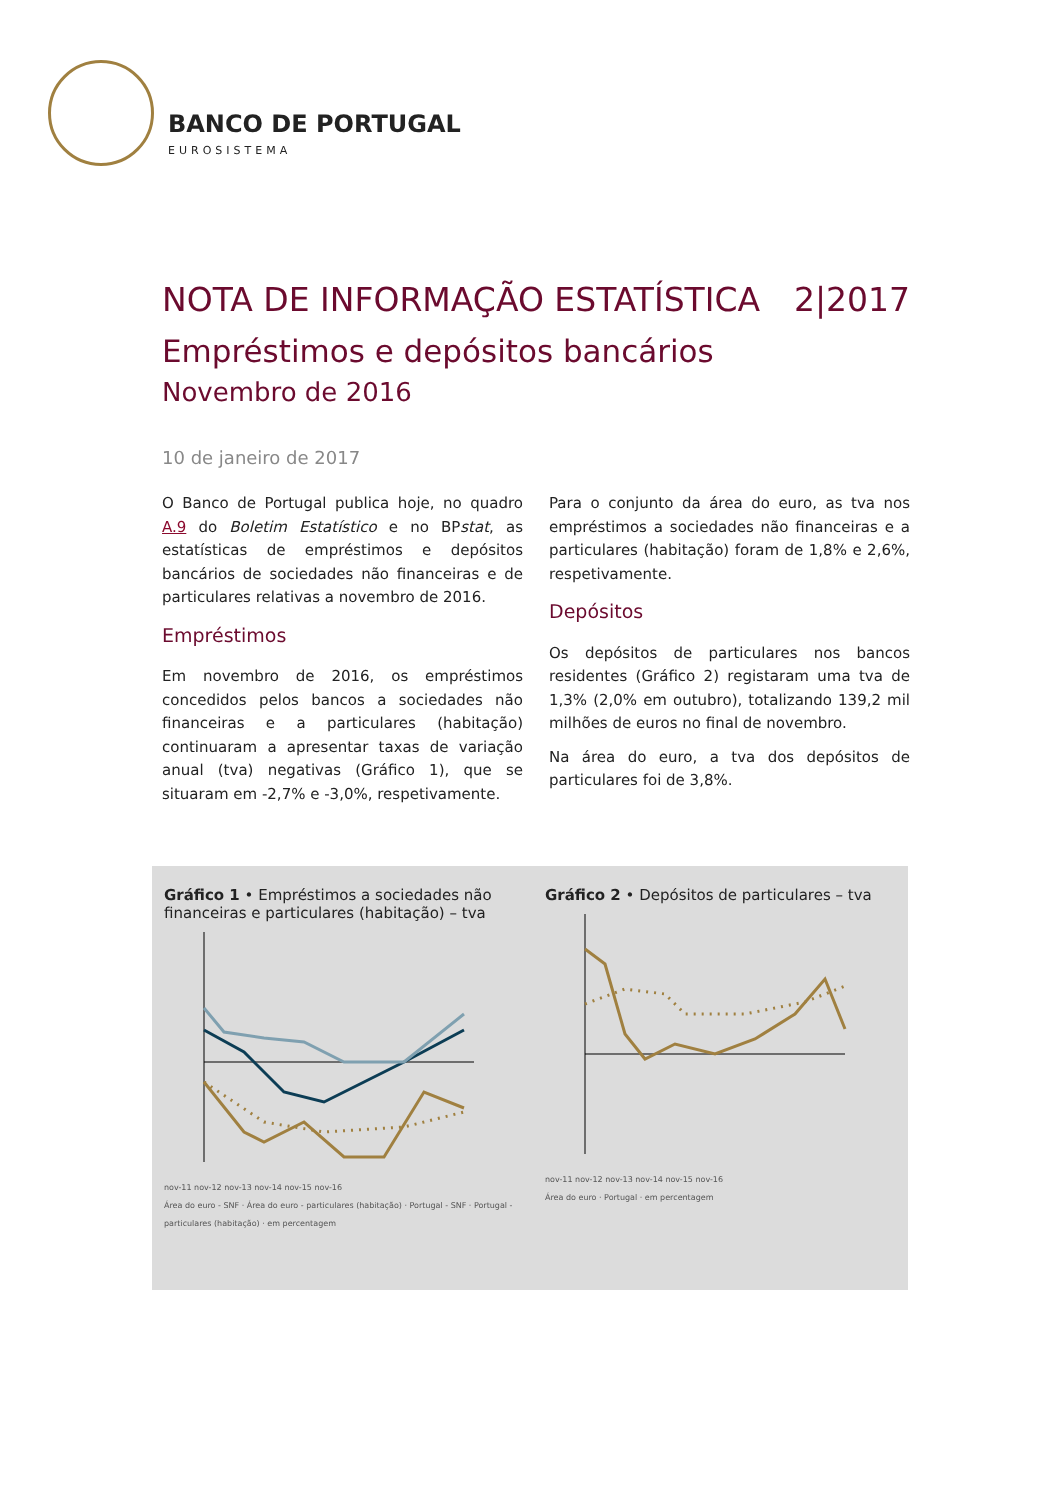BANCO DE PORTUGAL
EUROSISTEMA
NOTA DE INFORMAÇÃO ESTATÍSTICA 2|2017
Empréstimos e depósitos bancários
Novembro de 2016
10 de janeiro de 2017
O Banco de Portugal publica hoje, no quadro A.9 do Boletim Estatístico e no BPstat, as estatísticas de empréstimos e depósitos bancários de sociedades não financeiras e de particulares relativas a novembro de 2016.
Empréstimos
Em novembro de 2016, os empréstimos concedidos pelos bancos a sociedades não financeiras e a particulares (habitação) continuaram a apresentar taxas de variação anual (tva) negativas (Gráfico 1), que se situaram em -2,7% e -3,0%, respetivamente.
Para o conjunto da área do euro, as tva nos empréstimos a sociedades não financeiras e a particulares (habitação) foram de 1,8% e 2,6%, respetivamente.
Depósitos
Os depósitos de particulares nos bancos residentes (Gráfico 2) registaram uma tva de 1,3% (2,0% em outubro), totalizando 139,2 mil milhões de euros no final de novembro.
Na área do euro, a tva dos depósitos de particulares foi de 3,8%.
Gráfico 1 • Empréstimos a sociedades não financeiras e particulares (habitação) – tva nov-11 nov-12 nov-13 nov-14 nov-15 nov-16
Área do euro - SNF · Área do euro - particulares (habitação) · Portugal - SNF · Portugal - particulares (habitação) · em percentagem
Gráfico 2 • Depósitos de particulares – tva nov-11 nov-12 nov-13 nov-14 nov-15 nov-16
Área do euro · Portugal · em percentagem